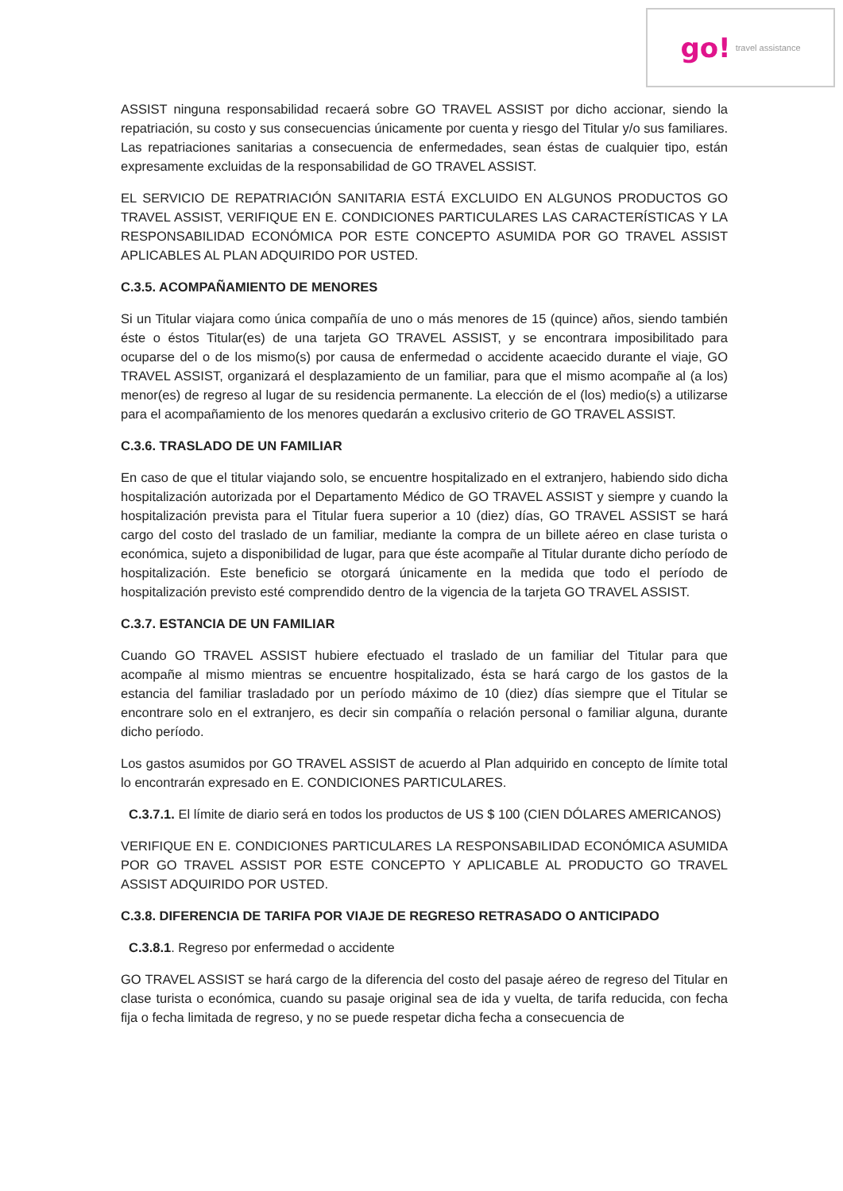go! travel assistance
ASSIST ninguna responsabilidad recaerá sobre GO TRAVEL ASSIST por dicho accionar, siendo la repatriación, su costo y sus consecuencias únicamente por cuenta y riesgo del Titular y/o sus familiares. Las repatriaciones sanitarias a consecuencia de enfermedades, sean éstas de cualquier tipo, están expresamente excluidas de la responsabilidad de GO TRAVEL ASSIST.
EL SERVICIO DE REPATRIACIÓN SANITARIA ESTÁ EXCLUIDO EN ALGUNOS PRODUCTOS GO TRAVEL ASSIST, VERIFIQUE EN E. CONDICIONES PARTICULARES LAS CARACTERÍSTICAS Y LA RESPONSABILIDAD ECONÓMICA POR ESTE CONCEPTO ASUMIDA POR GO TRAVEL ASSIST APLICABLES AL PLAN ADQUIRIDO POR USTED.
C.3.5. ACOMPAÑAMIENTO DE MENORES
Si un Titular viajara como única compañía de uno o más menores de 15 (quince) años, siendo también éste o éstos Titular(es) de una tarjeta GO TRAVEL ASSIST, y se encontrara imposibilitado para ocuparse del o de los mismo(s) por causa de enfermedad o accidente acaecido durante el viaje, GO TRAVEL ASSIST, organizará el desplazamiento de un familiar, para que el mismo acompañe al (a los) menor(es) de regreso al lugar de su residencia permanente. La elección de el (los) medio(s) a utilizarse para el acompañamiento de los menores quedarán a exclusivo criterio de GO TRAVEL ASSIST.
C.3.6. TRASLADO DE UN FAMILIAR
En caso de que el titular viajando solo, se encuentre hospitalizado en el extranjero, habiendo sido dicha hospitalización autorizada por el Departamento Médico de GO TRAVEL ASSIST y siempre y cuando la hospitalización prevista para el Titular fuera superior a 10 (diez) días, GO TRAVEL ASSIST se hará cargo del costo del traslado de un familiar, mediante la compra de un billete aéreo en clase turista o económica, sujeto a disponibilidad de lugar, para que éste acompañe al Titular durante dicho período de hospitalización. Este beneficio se otorgará únicamente en la medida que todo el período de hospitalización previsto esté comprendido dentro de la vigencia de la tarjeta GO TRAVEL ASSIST.
C.3.7. ESTANCIA DE UN FAMILIAR
Cuando GO TRAVEL ASSIST hubiere efectuado el traslado de un familiar del Titular para que acompañe al mismo mientras se encuentre hospitalizado, ésta se hará cargo de los gastos de la estancia del familiar trasladado por un período máximo de 10 (diez) días siempre que el Titular se encontrare solo en el extranjero, es decir sin compañía o relación personal o familiar alguna, durante dicho período.
Los gastos asumidos por GO TRAVEL ASSIST de acuerdo al Plan adquirido en concepto de límite total lo encontrarán expresado en E. CONDICIONES PARTICULARES.
C.3.7.1. El límite de diario será en todos los productos de US $ 100 (CIEN DÓLARES AMERICANOS)
VERIFIQUE EN E. CONDICIONES PARTICULARES LA RESPONSABILIDAD ECONÓMICA ASUMIDA POR GO TRAVEL ASSIST POR ESTE CONCEPTO Y APLICABLE AL PRODUCTO GO TRAVEL ASSIST ADQUIRIDO POR USTED.
C.3.8. DIFERENCIA DE TARIFA POR VIAJE DE REGRESO RETRASADO O ANTICIPADO
C.3.8.1. Regreso por enfermedad o accidente
GO TRAVEL ASSIST se hará cargo de la diferencia del costo del pasaje aéreo de regreso del Titular en clase turista o económica, cuando su pasaje original sea de ida y vuelta, de tarifa reducida, con fecha fija o fecha limitada de regreso, y no se puede respetar dicha fecha a consecuencia de